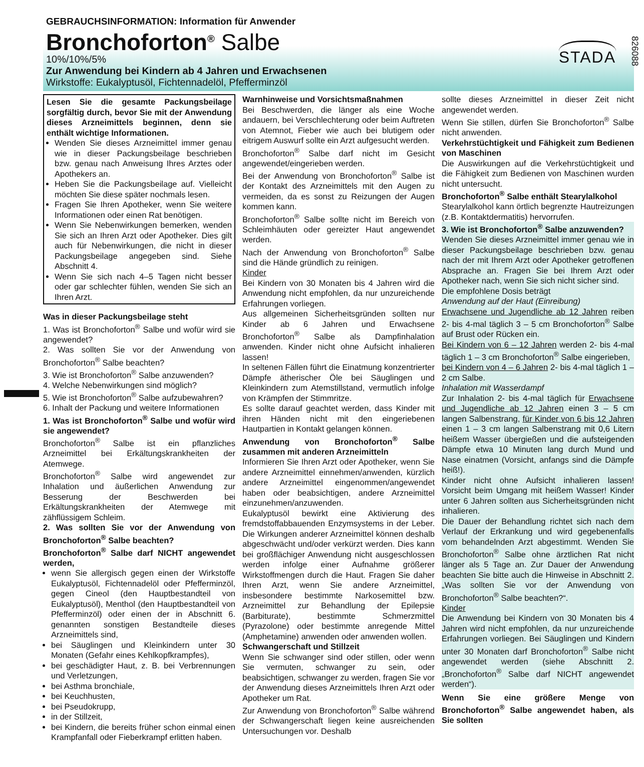826088
GEBRAUCHSINFORMATION: Information für Anwender
Bronchoforton<sup>®</sup> Salbe
10%/10%/5%
Zur Anwendung bei Kindern ab 4 Jahren und Erwachsenen
Wirkstoffe: Eukalyptusöl, Fichtennadelöl, Pfefferminzöl
STADA
Lesen Sie die gesamte Packungsbeilage sorgfältig durch, bevor Sie mit der Anwendung dieses Arzneimittels beginnen, denn sie enthält wichtige Informationen.
Wenden Sie dieses Arzneimittel immer genau wie in dieser Packungsbeilage beschrieben bzw. genau nach Anweisung Ihres Arztes oder Apothekers an.
Heben Sie die Packungsbeilage auf. Vielleicht möchten Sie diese später nochmals lesen.
Fragen Sie Ihren Apotheker, wenn Sie weitere Informationen oder einen Rat benötigen.
Wenn Sie Nebenwirkungen bemerken, wenden Sie sich an Ihren Arzt oder Apotheker. Dies gilt auch für Nebenwirkungen, die nicht in dieser Packungsbeilage angegeben sind. Siehe Abschnitt 4.
Wenn Sie sich nach 4–5 Tagen nicht besser oder gar schlechter fühlen, wenden Sie sich an Ihren Arzt.
Was in dieser Packungsbeilage steht
1. Was ist Bronchoforton<sup>®</sup> Salbe und wofür wird sie angewendet?
2. Was sollten Sie vor der Anwendung von Bronchoforton<sup>®</sup> Salbe beachten?
3. Wie ist Bronchoforton<sup>®</sup> Salbe anzuwenden?
4. Welche Nebenwirkungen sind möglich?
5. Wie ist Bronchoforton<sup>®</sup> Salbe aufzubewahren?
6. Inhalt der Packung und weitere Informationen
1. Was ist Bronchoforton<sup>®</sup> Salbe und wofür wird sie angewendet?
Bronchoforton<sup>®</sup> Salbe ist ein pflanzliches Arzneimittel bei Erkältungskrankheiten der Atemwege.
Bronchoforton<sup>®</sup> Salbe wird angewendet zur Inhalation und äußerlichen Anwendung zur Besserung der Beschwerden bei Erkältungskrankheiten der Atemwege mit zähflüssigem Schleim.
2. Was sollten Sie vor der Anwendung von Bronchoforton<sup>®</sup> Salbe beachten?
Bronchoforton<sup>®</sup> Salbe darf NICHT angewendet werden,
wenn Sie allergisch gegen einen der Wirkstoffe Eukalyptusöl, Fichtennadelöl oder Pfefferminzöl, gegen Cineol (den Hauptbestandteil von Eukalyptusöl), Menthol (den Hauptbestandteil von Pfefferminzöl) oder einen der in Abschnitt 6. genannten sonstigen Bestandteile dieses Arzneimittels sind,
bei Säuglingen und Kleinkindern unter 30 Monaten (Gefahr eines Kehlkopfkrampfes),
bei geschädigter Haut, z. B. bei Verbrennungen und Verletzungen,
bei Asthma bronchiale,
bei Keuchhusten,
bei Pseudokrupp,
in der Stillzeit,
bei Kindern, die bereits früher schon einmal einen Krampfanfall oder Fieberkrampf erlitten haben.
Warnhinweise und Vorsichtsmaßnahmen
Bei Beschwerden, die länger als eine Woche andauern, bei Verschlechterung oder beim Auftreten von Atemnot, Fieber wie auch bei blutigem oder eitrigem Auswurf sollte ein Arzt aufgesucht werden.
Bronchoforton<sup>®</sup> Salbe darf nicht im Gesicht angewendet/eingerieben werden.
Bei der Anwendung von Bronchoforton<sup>®</sup> Salbe ist der Kontakt des Arzneimittels mit den Augen zu vermeiden, da es sonst zu Reizungen der Augen kommen kann.
Bronchoforton<sup>®</sup> Salbe sollte nicht im Bereich von Schleimhäuten oder gereizter Haut angewendet werden.
Nach der Anwendung von Bronchoforton<sup>®</sup> Salbe sind die Hände gründlich zu reinigen.
Kinder
Bei Kindern von 30 Monaten bis 4 Jahren wird die Anwendung nicht empfohlen, da nur unzureichende Erfahrungen vorliegen.
Aus allgemeinen Sicherheitsgründen sollten nur Kinder ab 6 Jahren und Erwachsene Bronchoforton<sup>®</sup> Salbe als Dampfinhalation anwenden. Kinder nicht ohne Aufsicht inhalieren lassen!
In seltenen Fällen führt die Einatmung konzentrierter Dämpfe ätherischer Öle bei Säuglingen und Kleinkindern zum Atemstillstand, vermutlich infolge von Krämpfen der Stimmritze.
Es sollte darauf geachtet werden, dass Kinder mit ihren Händen nicht mit den eingeriebenen Hautpartien in Kontakt gelangen können.
Anwendung von Bronchoforton<sup>®</sup> Salbe zusammen mit anderen Arzneimitteln
Informieren Sie Ihren Arzt oder Apotheker, wenn Sie andere Arzneimittel einnehmen/anwenden, kürzlich andere Arzneimittel eingenommen/angewendet haben oder beabsichtigen, andere Arzneimittel einzunehmen/anzuwenden.
Eukalyptusöl bewirkt eine Aktivierung des fremdstoffabbauenden Enzymsystems in der Leber. Die Wirkungen anderer Arzneimittel können deshalb abgeschwächt und/oder verkürzt werden. Dies kann bei großflächiger Anwendung nicht ausgeschlossen werden infolge einer Aufnahme größerer Wirkstoffmengen durch die Haut. Fragen Sie daher Ihren Arzt, wenn Sie andere Arzneimittel, insbesondere bestimmte Narkosemittel bzw. Arzneimittel zur Behandlung der Epilepsie (Barbiturate), bestimmte Schmerzmittel (Pyrazolone) oder bestimmte anregende Mittel (Amphetamine) anwenden oder anwenden wollen.
Schwangerschaft und Stillzeit
Wenn Sie schwanger sind oder stillen, oder wenn Sie vermuten, schwanger zu sein, oder beabsichtigen, schwanger zu werden, fragen Sie vor der Anwendung dieses Arzneimittels Ihren Arzt oder Apotheker um Rat.
Zur Anwendung von Bronchoforton<sup>®</sup> Salbe während der Schwangerschaft liegen keine ausreichenden Untersuchungen vor. Deshalb
sollte dieses Arzneimittel in dieser Zeit nicht angewendet werden.
Wenn Sie stillen, dürfen Sie Bronchoforton<sup>®</sup> Salbe nicht anwenden.
Verkehrstüchtigkeit und Fähigkeit zum Bedienen von Maschinen
Die Auswirkungen auf die Verkehrstüchtigkeit und die Fähigkeit zum Bedienen von Maschinen wurden nicht untersucht.
Bronchoforton<sup>®</sup> Salbe enthält Stearylalkohol
Stearylalkohol kann örtlich begrenzte Hautreizungen (z.B. Kontaktdermatitis) hervorrufen.
3. Wie ist Bronchoforton<sup>®</sup> Salbe anzuwenden?
Wenden Sie dieses Arzneimittel immer genau wie in dieser Packungsbeilage beschrieben bzw. genau nach der mit Ihrem Arzt oder Apotheker getroffenen Absprache an. Fragen Sie bei Ihrem Arzt oder Apotheker nach, wenn Sie sich nicht sicher sind.
Die empfohlene Dosis beträgt
Anwendung auf der Haut (Einreibung)
Erwachsene und Jugendliche ab 12 Jahren reiben 2- bis 4-mal täglich 3 – 5 cm Bronchoforton<sup>®</sup> Salbe auf Brust oder Rücken ein.
Bei Kindern von 6 – 12 Jahren werden 2- bis 4-mal täglich 1 – 3 cm Bronchoforton<sup>®</sup> Salbe eingerieben,
bei Kindern von 4 – 6 Jahren 2- bis 4-mal täglich 1 – 2 cm Salbe.
Inhalation mit Wasserdampf
Zur Inhalation 2- bis 4-mal täglich für Erwachsene und Jugendliche ab 12 Jahren einen 3 – 5 cm langen Salbenstrang, für Kinder von 6 bis 12 Jahren einen 1 – 3 cm langen Salbenstrang mit 0,6 Litern heißem Wasser übergießen und die aufsteigenden Dämpfe etwa 10 Minuten lang durch Mund und Nase einatmen (Vorsicht, anfangs sind die Dämpfe heiß!).
Kinder nicht ohne Aufsicht inhalieren lassen! Vorsicht beim Umgang mit heißem Wasser! Kinder unter 6 Jahren sollten aus Sicherheitsgründen nicht inhalieren.
Die Dauer der Behandlung richtet sich nach dem Verlauf der Erkrankung und wird gegebenenfalls vom behandelnden Arzt abgestimmt. Wenden Sie Bronchoforton<sup>®</sup> Salbe ohne ärztlichen Rat nicht länger als 5 Tage an. Zur Dauer der Anwendung beachten Sie bitte auch die Hinweise in Abschnitt 2. „Was sollten Sie vor der Anwendung von Bronchoforton<sup>®</sup> Salbe beachten?“.
Kinder
Die Anwendung bei Kindern von 30 Monaten bis 4 Jahren wird nicht empfohlen, da nur unzureichende Erfahrungen vorliegen. Bei Säuglingen und Kindern unter 30 Monaten darf Bronchoforton<sup>®</sup> Salbe nicht angewendet werden (siehe Abschnitt 2. „Bronchoforton<sup>®</sup> Salbe darf NICHT angewendet werden“).
Wenn Sie eine größere Menge von Bronchoforton<sup>®</sup> Salbe angewendet haben, als Sie sollten